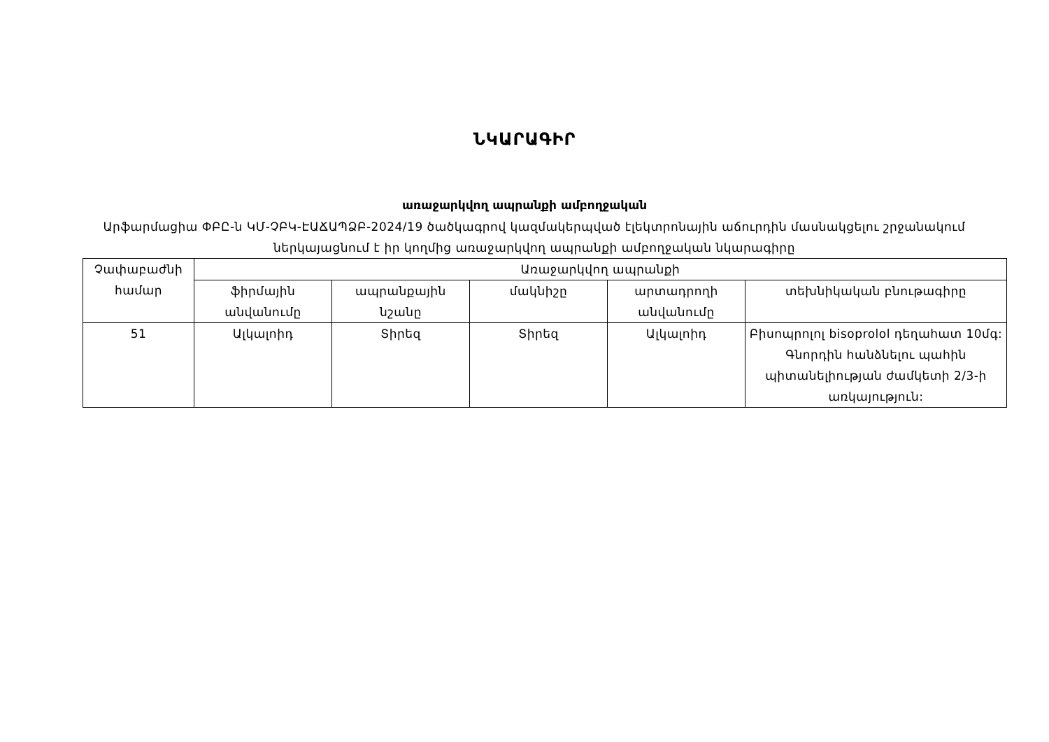ՆԿԱՐԱԳԻՐ
առաջարկվող ապրանքի ամբողջական
Արֆարմացիա ՓԲԸ-ն ԿՄ-ՉԲԿ-ԷԱՃԱՊՁԲ-2024/19 ծածկագրով կազմակերպված էլեկտրոնային աճուրդին մասնակցելու շրջանակում ներկայացնում է իր կողմից առաջարկվող ապրանքի ամբողջական նկարագիրը
| Չափաբաժնի համար | Առաջարկվող ապրանքի | | | | |
| --- | --- | --- | --- | --- | --- |
| | ֆիրմային անվանումը | ապրանքային նշանը | մակնիշը | արտադրողի անվանումը | տեխնիկական բնութագիրը |
| 51 | Ալկալոիդ | Տիրեզ | Տիրեզ | Ալկալոիդ | Բիսոպրոլոլ bisoprolol դեղահատ 10մգ: Գնորդին հանձնելու պահին պիտանելիության ժամկետի 2/3-ի առկայություն: |